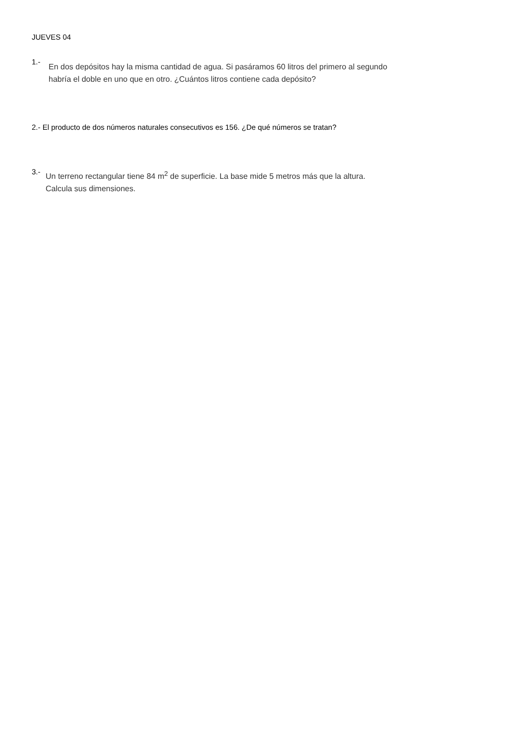JUEVES 04
1.-
En dos depósitos hay la misma cantidad de agua. Si pasáramos 60 litros del primero al segundo habría el doble en uno que en otro. ¿Cuántos litros contiene cada depósito?
2.- El producto de dos números naturales consecutivos es 156. ¿De qué números se tratan?
3.-
Un terreno rectangular tiene 84 m<sup>2</sup> de superficie. La base mide 5 metros más que la altura. Calcula sus dimensiones.